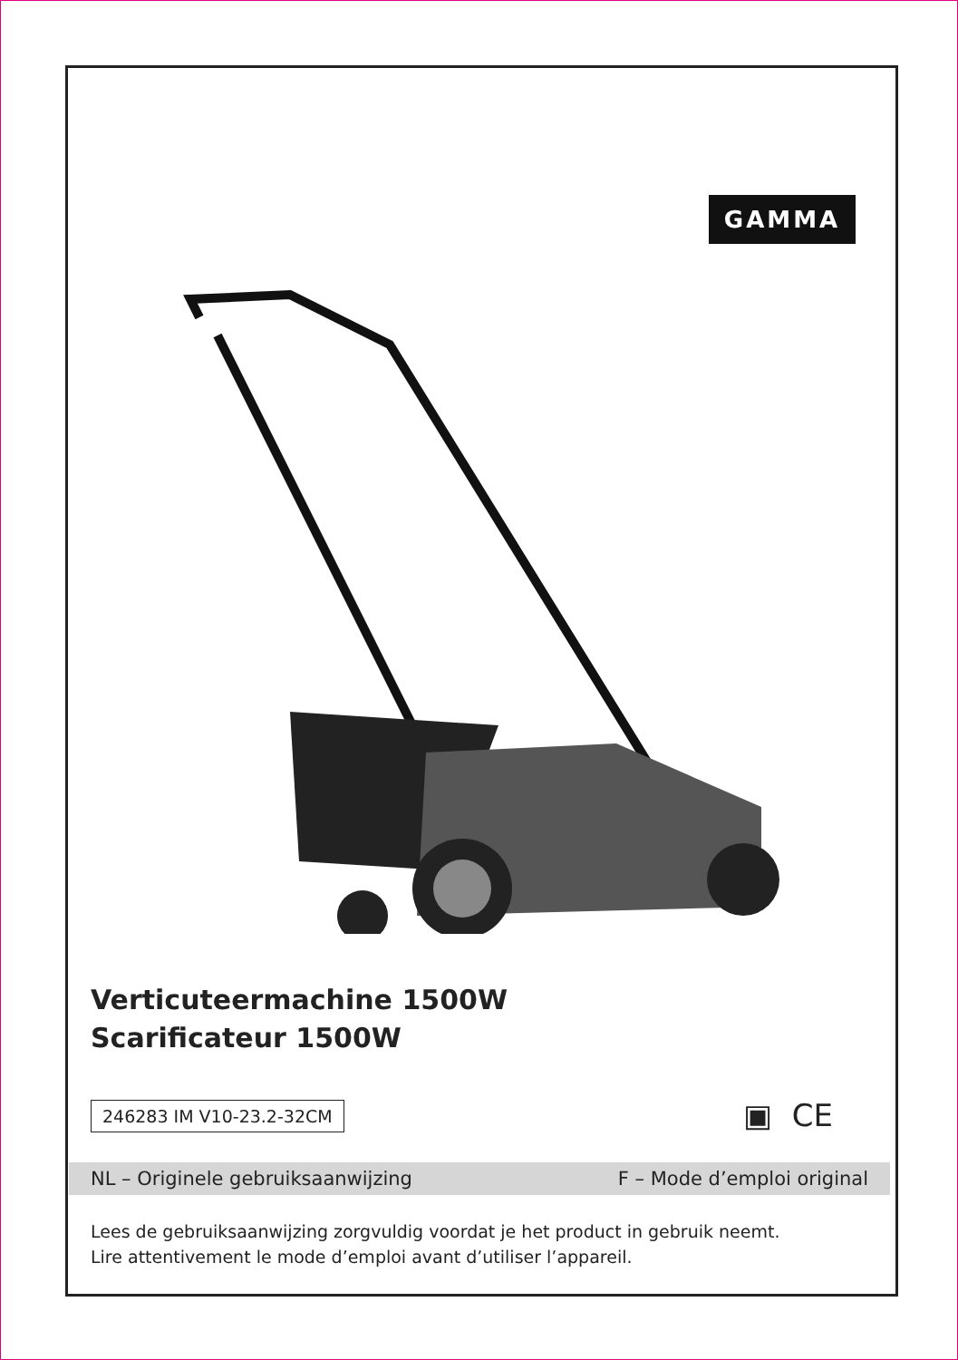GAMMA
Verticuteermachine 1500W
Scarificateur 1500W
246283 IM V10-23.2-32CM ▣ CE
NL – Originele gebruiksaanwijzing F – Mode d’emploi original
Lees de gebruiksaanwijzing zorgvuldig voordat je het product in gebruik neemt.
Lire attentivement le mode d’emploi avant d’utiliser l’appareil.